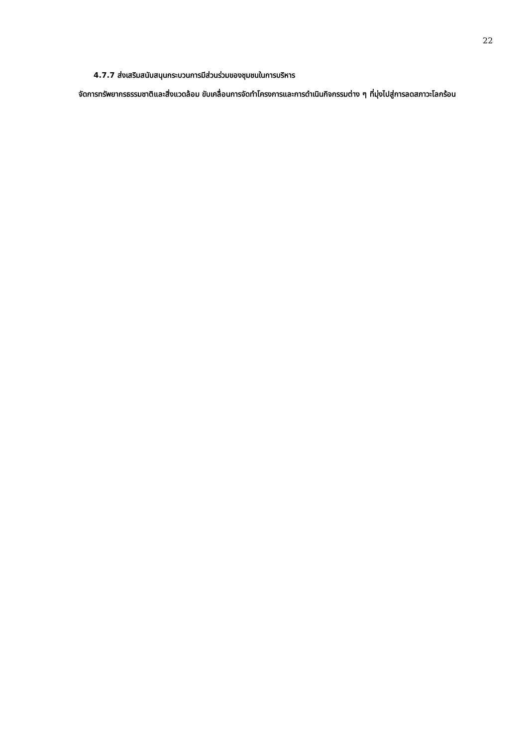22
4.7.7 ส่งเสริมสนับสนุนกระบวนการมีส่วนร่วมของชุมชนในการบริหาร
จัดการทรัพยากรธรรมชาติและสิ่งแวดล้อม ขับเคลื่อนการจัดทำโครงการและการดำเนินกิจกรรมต่าง ๆ ที่มุ่งไปสู่การลดสภาวะโลกร้อน